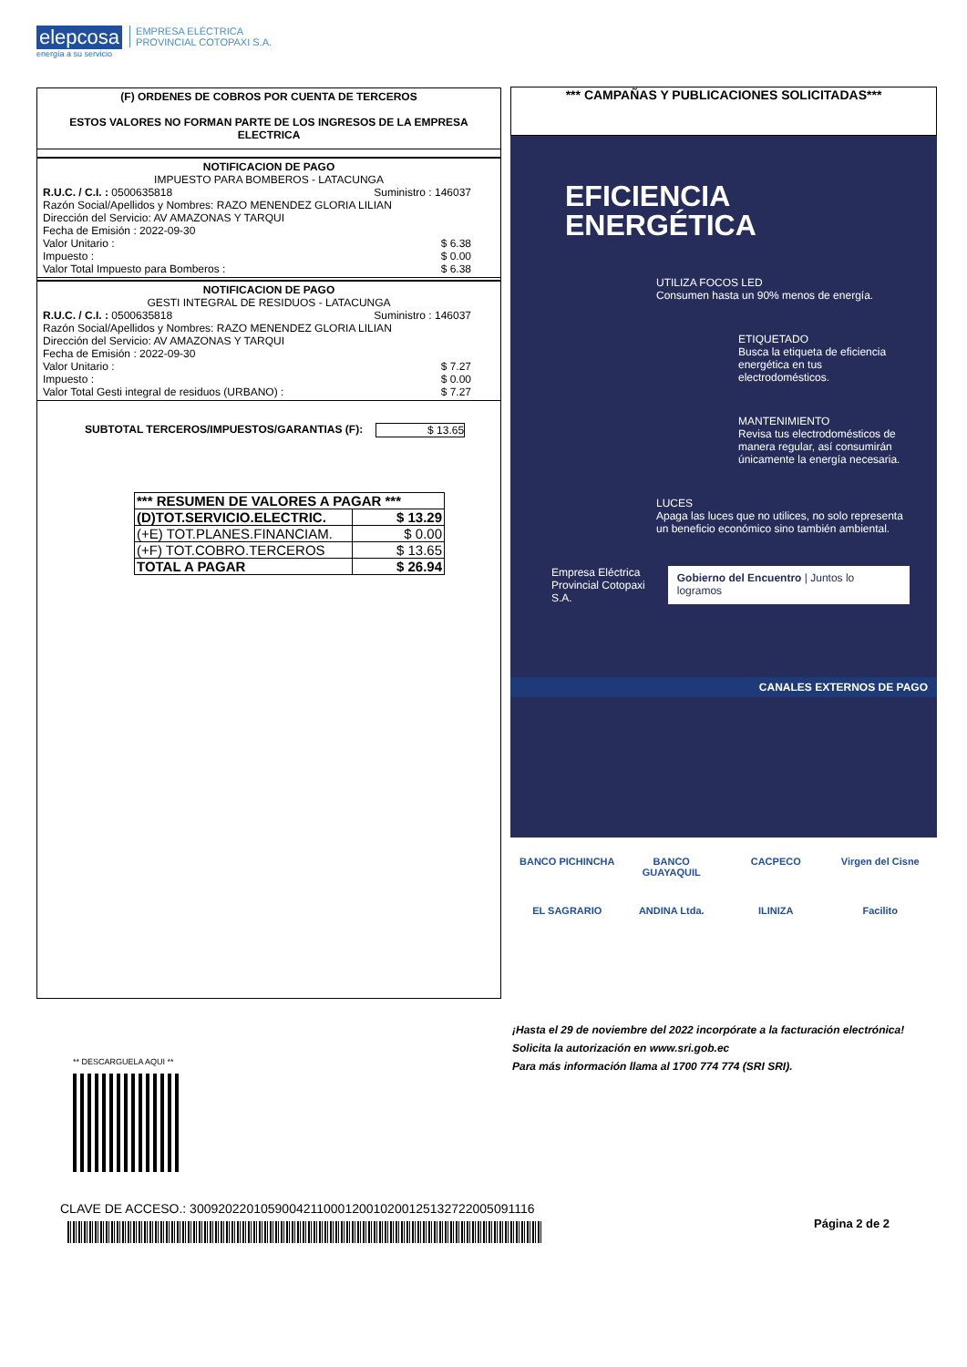elepcosa
energía a su servicio
EMPRESA ELÉCTRICA
PROVINCIAL COTOPAXI S.A.
(F) ORDENES DE COBROS POR CUENTA DE TERCEROS
ESTOS VALORES NO FORMAN PARTE DE LOS INGRESOS DE LA EMPRESA ELECTRICA
NOTIFICACION DE PAGO
IMPUESTO PARA BOMBEROS - LATACUNGA
R.U.C. / C.I. : 0500635818 Suministro : 146037
Razón Social/Apellidos y Nombres: RAZO MENENDEZ GLORIA LILIAN
Dirección del Servicio: AV AMAZONAS Y TARQUI
Fecha de Emisión : 2022-09-30
Valor Unitario : $ 6.38
Impuesto : $ 0.00
Valor Total Impuesto para Bomberos : $ 6.38
NOTIFICACION DE PAGO
GESTI INTEGRAL DE RESIDUOS - LATACUNGA
R.U.C. / C.I. : 0500635818 Suministro : 146037
Razón Social/Apellidos y Nombres: RAZO MENENDEZ GLORIA LILIAN
Dirección del Servicio: AV AMAZONAS Y TARQUI
Fecha de Emisión : 2022-09-30
Valor Unitario : $ 7.27
Impuesto : $ 0.00
Valor Total Gesti integral de residuos (URBANO) : $ 7.27
SUBTOTAL TERCEROS/IMPUESTOS/GARANTIAS (F): $ 13.65
| *** RESUMEN DE VALORES A PAGAR *** | |
| --- | --- |
| (D)TOT.SERVICIO.ELECTRIC. | $ 13.29 |
| (+E) TOT.PLANES.FINANCIAM. | $ 0.00 |
| (+F) TOT.COBRO.TERCEROS | $ 13.65 |
| TOTAL A PAGAR | $ 26.94 |
*** CAMPAÑAS Y PUBLICACIONES SOLICITADAS***
EFICIENCIA
ENERGÉTICA
UTILIZA FOCOS LED
Consumen hasta un 90% menos de energía.
ETIQUETADO
Busca la etiqueta de eficiencia energética en tus electrodomésticos.
MANTENIMIENTO
Revisa tus electrodomésticos de manera regular, así consumirán únicamente la energía necesaria.
LUCES
Apaga las luces que no utilices, no solo representa un beneficio económico sino también ambiental.
Empresa Eléctrica
Provincial Cotopaxi S.A. Gobierno del Encuentro | Juntos lo logramos
CANALES EXTERNOS DE PAGO
BANCO PICHINCHA BANCO GUAYAQUIL CACPECO Virgen del Cisne EL SAGRARIO ANDINA Ltda. ILINIZA Facilito
¡Hasta el 29 de noviembre del 2022 incorpórate a la facturación electrónica!
Solicita la autorización en www.sri.gob.ec
Para más información llama al 1700 774 774 (SRI SRI).
** DESCARGUELA AQUI **
CLAVE DE ACCESO.: 3009202201059004211000120010200125132722005091116
Página 2 de 2